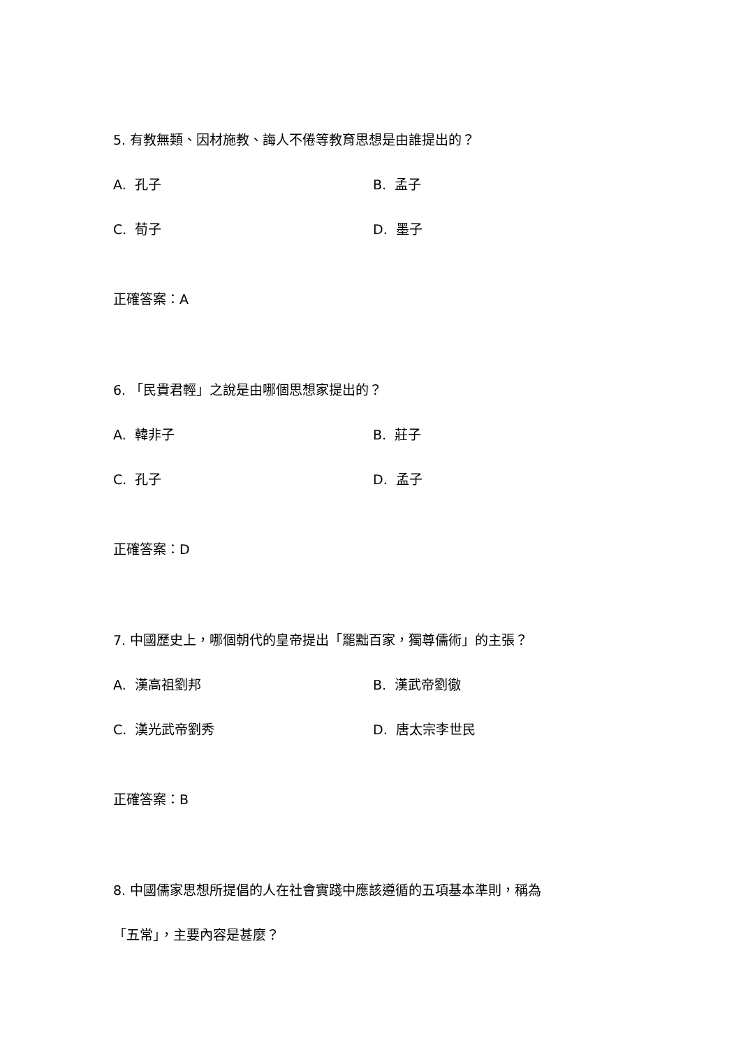5. 有教無類、因材施教、誨人不倦等教育思想是由誰提出的？
A. 孔子 B. 孟子
C. 荀子 D. 墨子
正確答案：A
6. 「民貴君輕」之說是由哪個思想家提出的？
A. 韓非子 B. 莊子
C. 孔子 D. 孟子
正確答案：D
7. 中國歷史上，哪個朝代的皇帝提出「罷黜百家，獨尊儒術」的主張？
A. 漢高祖劉邦 B. 漢武帝劉徹
C. 漢光武帝劉秀 D. 唐太宗李世民
正確答案：B
8. 中國儒家思想所提倡的人在社會實踐中應該遵循的五項基本準則，稱為
「五常」，主要內容是甚麼？